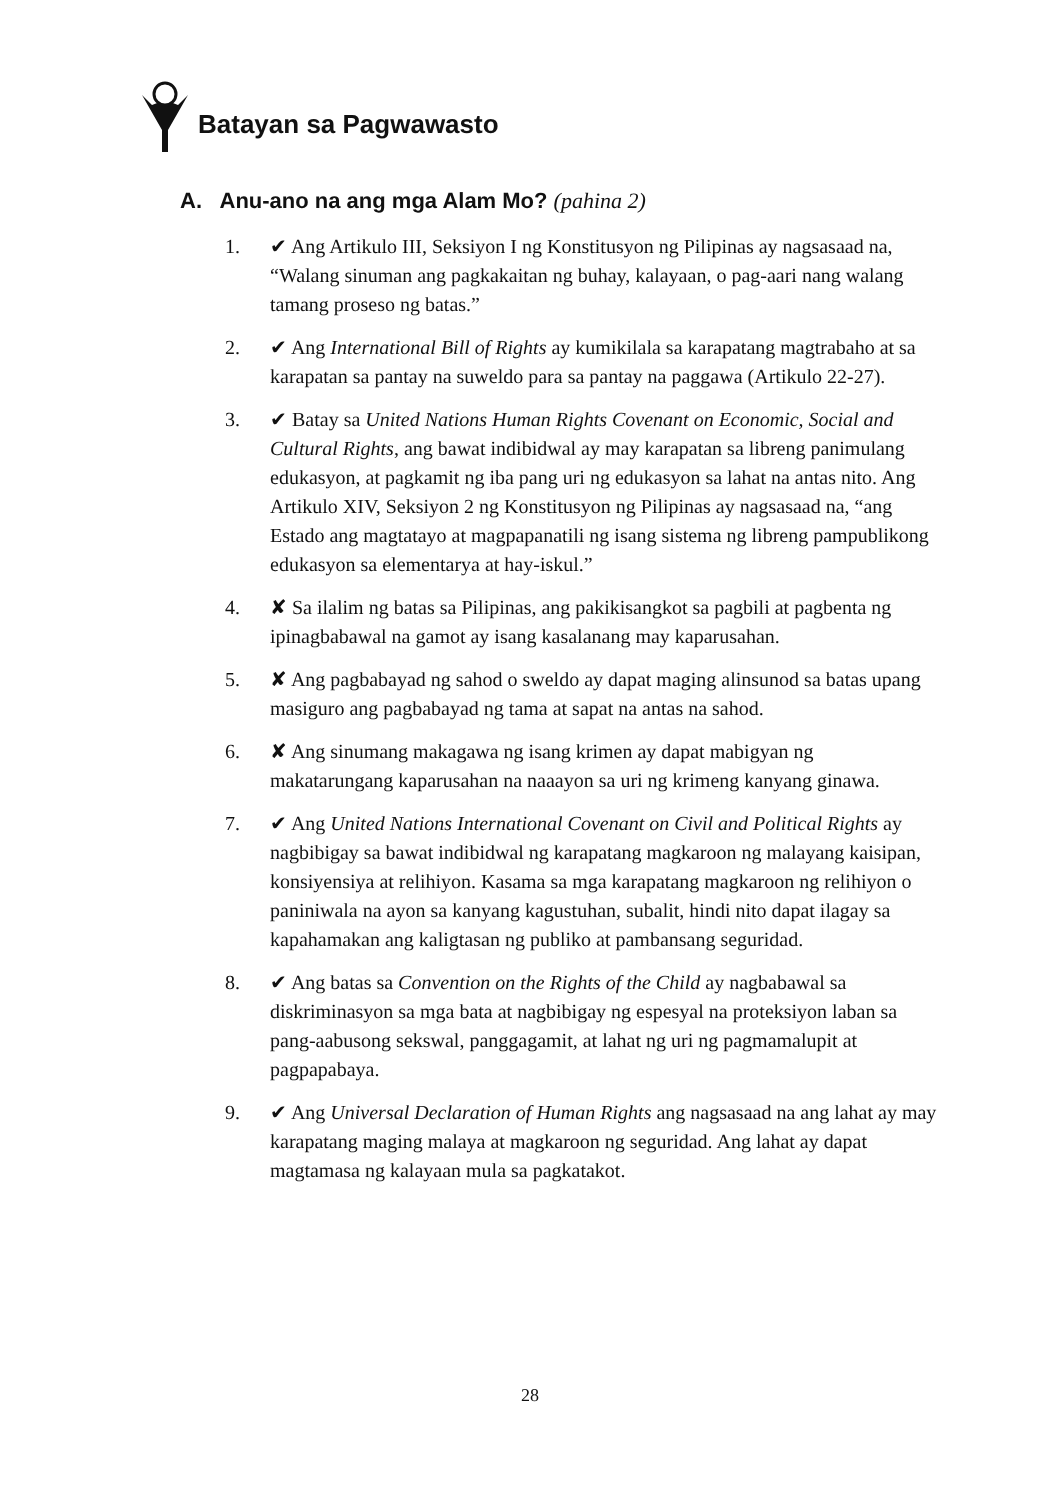Batayan sa Pagwawasto
A. Anu-ano na ang mga Alam Mo? (pahina 2)
1. ✔ Ang Artikulo III, Seksiyon I ng Konstitusyon ng Pilipinas ay nagsasaad na, “Walang sinuman ang pagkakaitan ng buhay, kalayaan, o pag-aari nang walang tamang proseso ng batas.”
2. ✔ Ang International Bill of Rights ay kumikilala sa karapatang magtrabaho at sa karapatan sa pantay na suweldo para sa pantay na paggawa (Artikulo 22-27).
3. ✔ Batay sa United Nations Human Rights Covenant on Economic, Social and Cultural Rights, ang bawat indibidwal ay may karapatan sa libreng panimulang edukasyon, at pagkamit ng iba pang uri ng edukasyon sa lahat na antas nito. Ang Artikulo XIV, Seksiyon 2 ng Konstitusyon ng Pilipinas ay nagsasaad na, “ang Estado ang magtatayo at magpapanatili ng isang sistema ng libreng pampublikong edukasyon sa elementarya at hay-iskul.”
4. ✘ Sa ilalim ng batas sa Pilipinas, ang pakikisangkot sa pagbili at pagbenta ng ipinagbabawal na gamot ay isang kasalanang may kaparusahan.
5. ✘ Ang pagbabayad ng sahod o sweldo ay dapat maging alinsunod sa batas upang masiguro ang pagbabayad ng tama at sapat na antas na sahod.
6. ✘ Ang sinumang makagawa ng isang krimen ay dapat mabigyan ng makatarungang kaparusahan na naaayon sa uri ng krimeng kanyang ginawa.
7. ✔ Ang United Nations International Covenant on Civil and Political Rights ay nagbibigay sa bawat indibidwal ng karapatang magkaroon ng malayang kaisipan, konsiyensiya at relihiyon. Kasama sa mga karapatang magkaroon ng relihiyon o paniniwala na ayon sa kanyang kagustuhan, subalit, hindi nito dapat ilagay sa kapahamakan ang kaligtasan ng publiko at pambansang seguridad.
8. ✔ Ang batas sa Convention on the Rights of the Child ay nagbabawal sa diskriminasyon sa mga bata at nagbibigay ng espesyal na proteksiyon laban sa pang-aabusong sekswal, panggagamit, at lahat ng uri ng pagmamalupit at pagpapabaya.
9. ✔ Ang Universal Declaration of Human Rights ang nagsasaad na ang lahat ay may karapatang maging malaya at magkaroon ng seguridad. Ang lahat ay dapat magtamasa ng kalayaan mula sa pagkatakot.
28